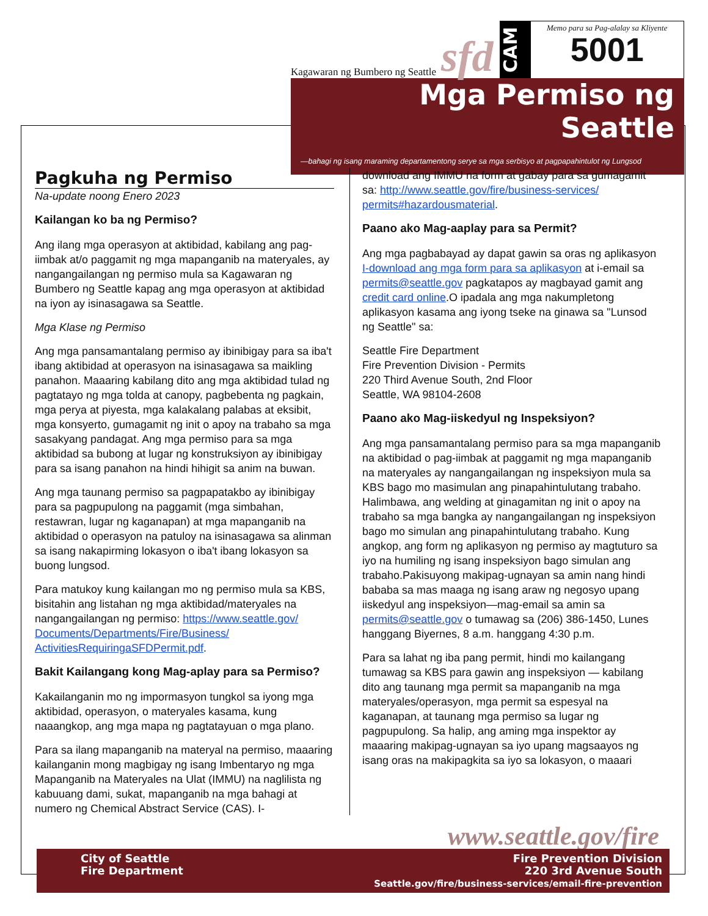Kagawaran ng Bumbero ng Seattle sfd
CAM
Memo para sa Pag-alalay sa Kliyente
5001
Mga Permiso ng Seattle
—bahagi ng isang maraming departamentong serye sa mga serbisyo at pagpapahintulot ng Lungsod
Pagkuha ng Permiso
Na-update noong Enero 2023
Kailangan ko ba ng Permiso?
Ang ilang mga operasyon at aktibidad, kabilang ang pag-iimbak at/o paggamit ng mga mapanganib na materyales, ay nangangailangan ng permiso mula sa Kagawaran ng Bumbero ng Seattle kapag ang mga operasyon at aktibidad na iyon ay isinasagawa sa Seattle.
Mga Klase ng Permiso
Ang mga pansamantalang permiso ay ibinibigay para sa iba't ibang aktibidad at operasyon na isinasagawa sa maikling panahon. Maaaring kabilang dito ang mga aktibidad tulad ng pagtatayo ng mga tolda at canopy, pagbebenta ng pagkain, mga perya at piyesta, mga kalakalang palabas at eksibit, mga konsyerto, gumagamit ng init o apoy na trabaho sa mga sasakyang pandagat. Ang mga permiso para sa mga aktibidad sa bubong at lugar ng konstruksiyon ay ibinibigay para sa isang panahon na hindi hihigit sa anim na buwan.
Ang mga taunang permiso sa pagpapatakbo ay ibinibigay para sa pagpupulong na paggamit (mga simbahan, restawran, lugar ng kaganapan) at mga mapanganib na aktibidad o operasyon na patuloy na isinasagawa sa alinman sa isang nakapirming lokasyon o iba't ibang lokasyon sa buong lungsod.
Para matukoy kung kailangan mo ng permiso mula sa KBS, bisitahin ang listahan ng mga aktibidad/materyales na nangangailangan ng permiso: https://www.seattle.gov/ Documents/Departments/Fire/Business/ ActivitiesRequiringaSFDPermit.pdf.
Bakit Kailangang kong Mag-aplay para sa Permiso?
Kakailanganin mo ng impormasyon tungkol sa iyong mga aktibidad, operasyon, o materyales kasama, kung naaangkop, ang mga mapa ng pagtatayuan o mga plano.
Para sa ilang mapanganib na materyal na permiso, maaaring kailanganin mong magbigay ng isang Imbentaryo ng mga Mapanganib na Materyales na Ulat (IMMU) na naglilista ng kabuuang dami, sukat, mapanganib na mga bahagi at numero ng Chemical Abstract Service (CAS). I-
download ang IMMU na form at gabay para sa gumagamit sa: http://www.seattle.gov/fire/business-services/ permits#hazardousmaterial.
Paano ako Mag-aaplay para sa Permit?
Ang mga pagbabayad ay dapat gawin sa oras ng aplikasyon I-download ang mga form para sa aplikasyon at i-email sa permits@seattle.gov pagkatapos ay magbayad gamit ang credit card online.O ipadala ang mga nakumpletong aplikasyon kasama ang iyong tseke na ginawa sa "Lunsod ng Seattle" sa:
Seattle Fire Department
Fire Prevention Division - Permits
220 Third Avenue South, 2nd Floor
Seattle, WA 98104-2608
Paano ako Mag-iiskedyul ng Inspeksiyon?
Ang mga pansamantalang permiso para sa mga mapanganib na aktibidad o pag-iimbak at paggamit ng mga mapanganib na materyales ay nangangailangan ng inspeksiyon mula sa KBS bago mo masimulan ang pinapahintulutang trabaho. Halimbawa, ang welding at ginagamitan ng init o apoy na trabaho sa mga bangka ay nangangailangan ng inspeksiyon bago mo simulan ang pinapahintulutang trabaho. Kung angkop, ang form ng aplikasyon ng permiso ay magtuturo sa iyo na humiling ng isang inspeksiyon bago simulan ang trabaho.Pakisuyong makipag-ugnayan sa amin nang hindi bababa sa mas maaga ng isang araw ng negosyo upang iiskedyul ang inspeksiyon—mag-email sa amin sa permits@seattle.gov o tumawag sa (206) 386-1450, Lunes hanggang Biyernes, 8 a.m. hanggang 4:30 p.m.
Para sa lahat ng iba pang permit, hindi mo kailangang tumawag sa KBS para gawin ang inspeksiyon — kabilang dito ang taunang mga permit sa mapanganib na mga materyales/operasyon, mga permit sa espesyal na kaganapan, at taunang mga permiso sa lugar ng pagpupulong. Sa halip, ang aming mga inspektor ay maaaring makipag-ugnayan sa iyo upang magsaayos ng isang oras na makipagkita sa iyo sa lokasyon, o maaari
www.seattle.gov/fire
City of Seattle
Fire Department
Fire Prevention Division
220 3rd Avenue South
Seattle.gov/fire/business-services/email-fire-prevention